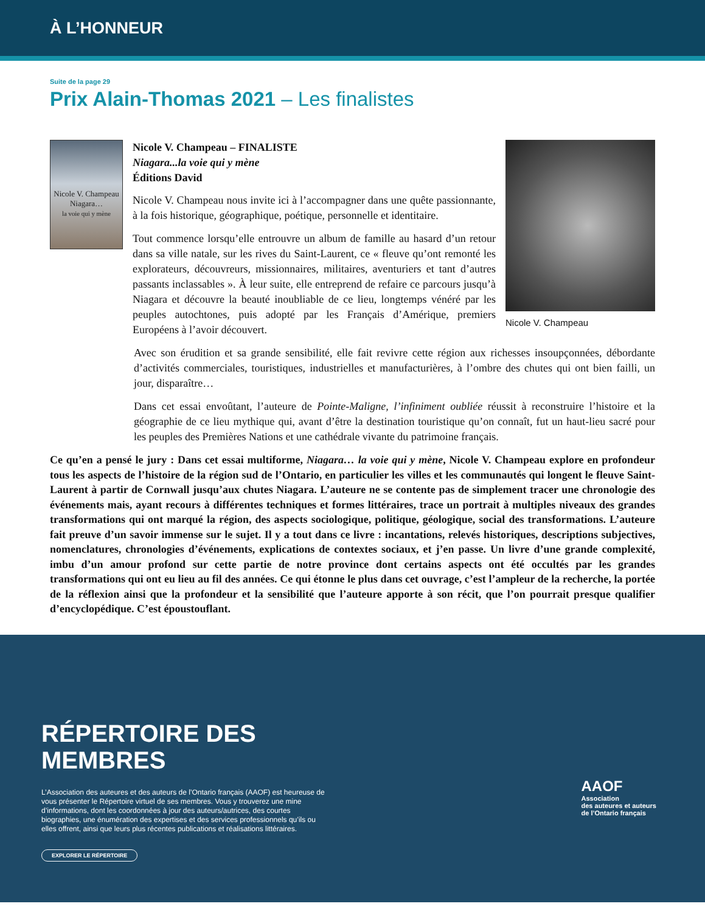À L’HONNEUR
Suite de la page 29
Prix Alain-Thomas 2021 – Les finalistes
Nicole V. Champeau
Niagara…
la voie qui y mène
Nicole V. Champeau – FINALISTE
Niagara...la voie qui y mène
Éditions David
Nicole V. Champeau nous invite ici à l’accompagner dans une quête passionnante, à la fois historique, géographique, poétique, personnelle et identitaire.
Tout commence lorsqu’elle entrouvre un album de famille au hasard d’un retour dans sa ville natale, sur les rives du Saint-Laurent, ce « fleuve qu’ont remonté les explorateurs, découvreurs, missionnaires, militaires, aventuriers et tant d’autres passants inclassables ». À leur suite, elle entreprend de refaire ce parcours jusqu’à Niagara et découvre la beauté inoubliable de ce lieu, longtemps vénéré par les peuples autochtones, puis adopté par les Français d’Amérique, premiers Européens à l’avoir découvert.
Nicole V. Champeau
Avec son érudition et sa grande sensibilité, elle fait revivre cette région aux richesses insoupçonnées, débordante d’activités commerciales, touristiques, industrielles et manufacturières, à l’ombre des chutes qui ont bien failli, un jour, disparaître…
Dans cet essai envoûtant, l’auteure de Pointe-Maligne, l’infiniment oubliée réussit à reconstruire l’histoire et la géographie de ce lieu mythique qui, avant d’être la destination touristique qu’on connaît, fut un haut-lieu sacré pour les peuples des Premières Nations et une cathédrale vivante du patrimoine français.
Ce qu’en a pensé le jury : Dans cet essai multiforme, Niagara… la voie qui y mène, Nicole V. Champeau explore en profondeur tous les aspects de l’histoire de la région sud de l’Ontario, en particulier les villes et les communautés qui longent le fleuve Saint-Laurent à partir de Cornwall jusqu’aux chutes Niagara. L’auteure ne se contente pas de simplement tracer une chronologie des événements mais, ayant recours à différentes techniques et formes littéraires, trace un portrait à multiples niveaux des grandes transformations qui ont marqué la région, des aspects sociologique, politique, géologique, social des transformations. L’auteure fait preuve d’un savoir immense sur le sujet. Il y a tout dans ce livre : incantations, relevés historiques, descriptions subjectives, nomenclatures, chronologies d’événements, explications de contextes sociaux, et j’en passe. Un livre d’une grande complexité, imbu d’un amour profond sur cette partie de notre province dont certains aspects ont été occultés par les grandes transformations qui ont eu lieu au fil des années. Ce qui étonne le plus dans cet ouvrage, c’est l’ampleur de la recherche, la portée de la réflexion ainsi que la profondeur et la sensibilité que l’auteure apporte à son récit, que l’on pourrait presque qualifier d’encyclopédique. C’est époustouflant.
RÉPERTOIRE DES
MEMBRES
L’Association des auteures et des auteurs de l’Ontario français (AAOF) est heureuse de vous présenter le Répertoire virtuel de ses membres. Vous y trouverez une mine d’informations, dont les coordonnées à jour des auteurs/autrices, des courtes biographies, une énumération des expertises et des services professionnels qu’ils ou elles offrent, ainsi que leurs plus récentes publications et réalisations littéraires.
EXPLORER LE RÉPERTOIRE
AAOF
Association
des auteures et auteurs
de l’Ontario français